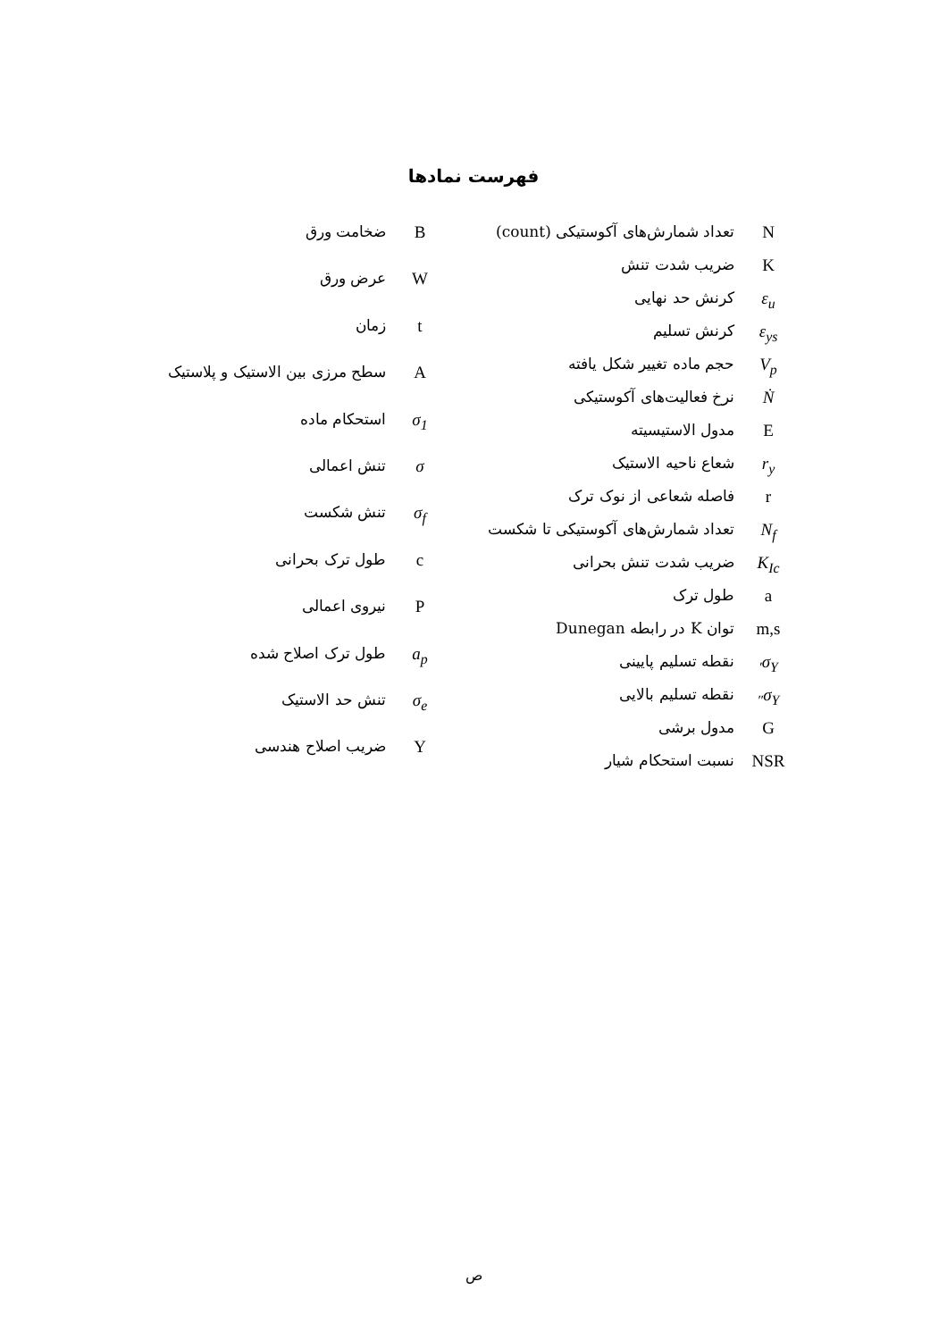فهرست نمادها
| N | تعداد شمارش‌های آکوستیکی (count) |
| K | ضریب شدت تنش |
| ε<sub>u</sub> | کرنش حد نهایی |
| ε<sub>ys</sub> | کرنش تسلیم |
| V<sub>p</sub> | حجم ماده تغییر شکل یافته |
| Ṅ | نرخ فعالیت‌های آکوستیکی |
| E | مدول الاستیسیته |
| r<sub>y</sub> | شعاع ناحیه الاستیک |
| r | فاصله شعاعی از نوک ترک |
| N<sub>f</sub> | تعداد شمارش‌های آکوستیکی تا شکست |
| K<sub>Ic</sub> | ضریب شدت تنش بحرانی |
| a | طول ترک |
| m,s | توان K در رابطه Dunegan |
| σ<sub>Y′</sub> | نقطه تسلیم پایینی |
| σ<sub>Y″</sub> | نقطه تسلیم بالایی |
| G | مدول برشی |
| NSR | نسبت استحکام شیار |
| B | ضخامت ورق |
| W | عرض ورق |
| t | زمان |
| A | سطح مرزی بین الاستیک و پلاستیک |
| σ<sub>1</sub> | استحکام ماده |
| σ | تنش اعمالی |
| σ<sub>f</sub> | تنش شکست |
| c | طول ترک بحرانی |
| P | نیروی اعمالی |
| a<sub>p</sub> | طول ترک اصلاح شده |
| σ<sub>e</sub> | تنش حد الاستیک |
| Y | ضریب اصلاح هندسی |
ص